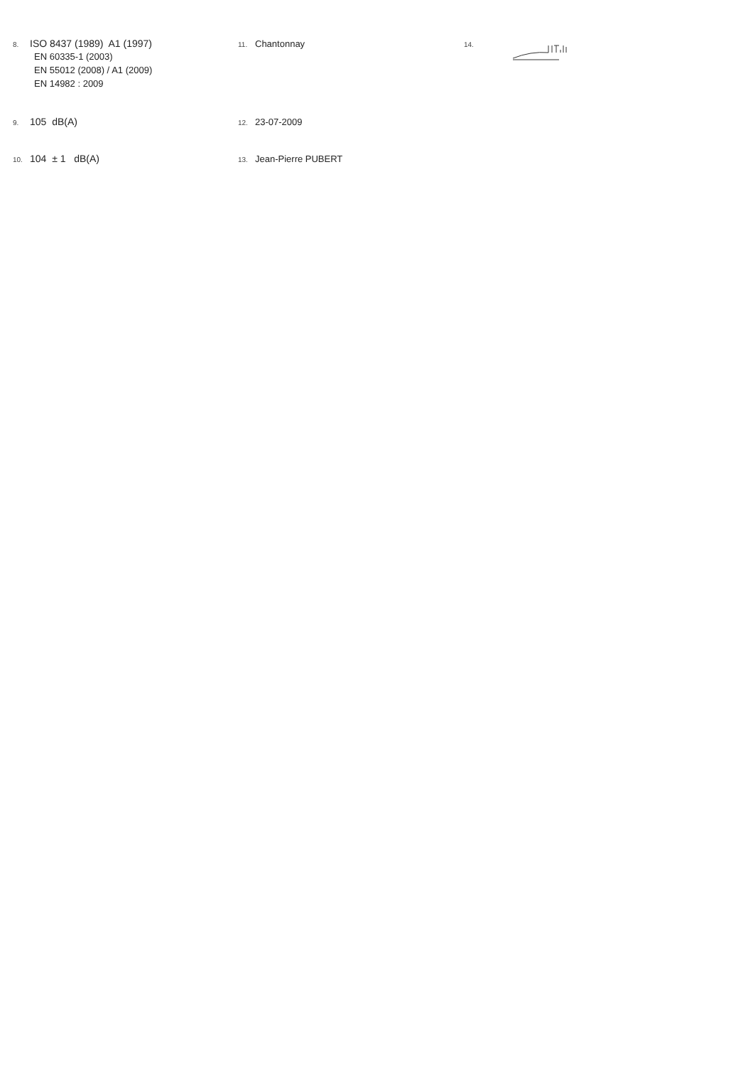8. ISO 8437 (1989) A1 (1997)
EN 60335-1 (2003)
EN 55012 (2008) / A1 (2009)
EN 14982 : 2009
11. Chantonnay
14.
9. 105 dB(A)
12. 23-07-2009
10. 104 ± 1 dB(A)
13. Jean-Pierre PUBERT